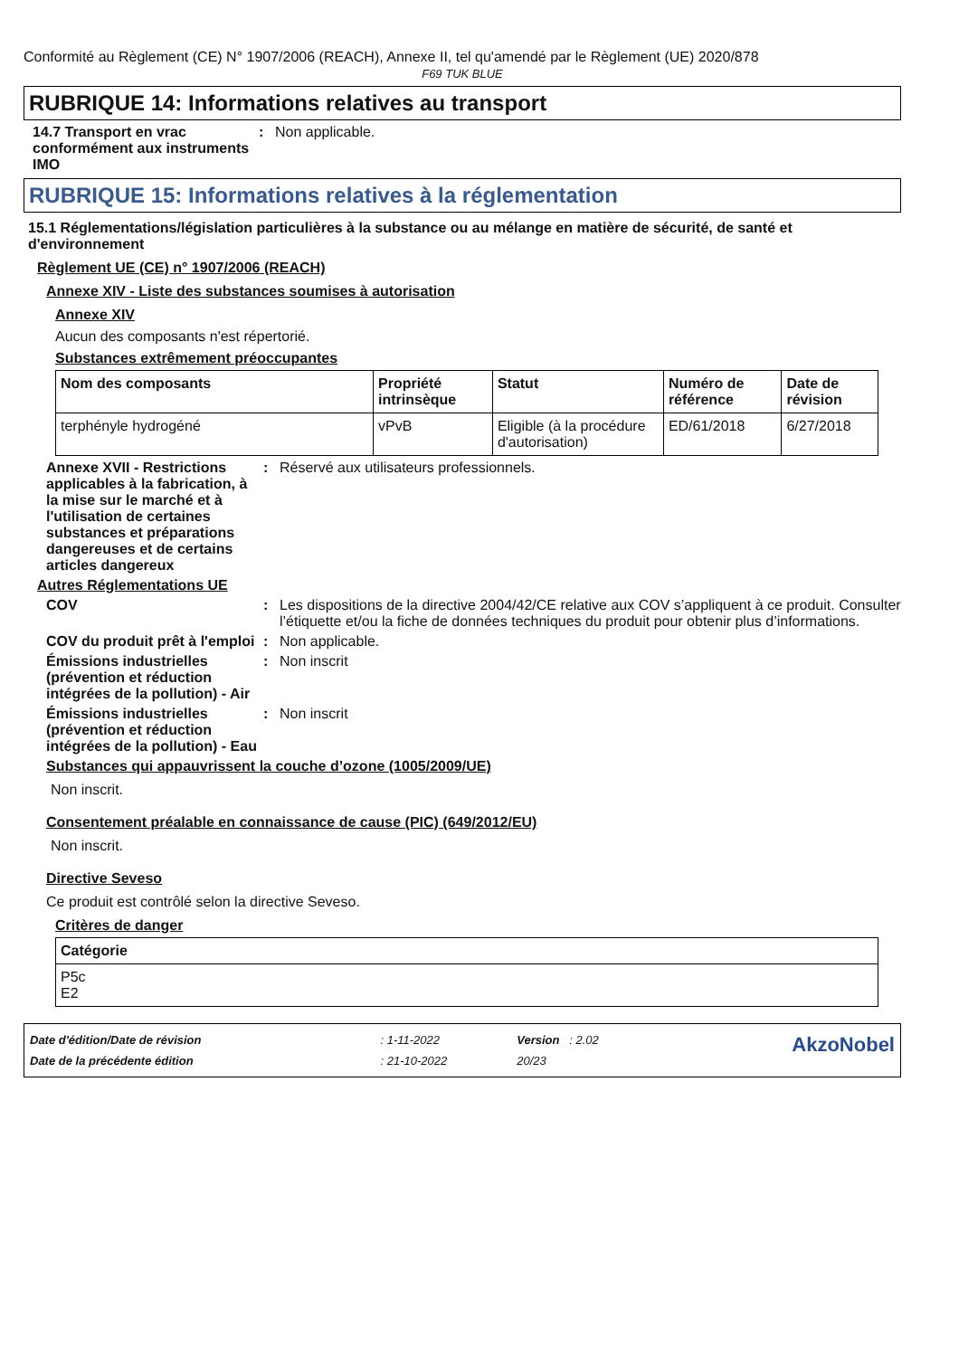Conformité au Règlement (CE) N° 1907/2006 (REACH), Annexe II, tel qu'amendé par le Règlement (UE) 2020/878
F69 TUK BLUE
RUBRIQUE 14: Informations relatives au transport
14.7 Transport en vrac conformément aux instruments IMO
: Non applicable.
RUBRIQUE 15: Informations relatives à la réglementation
15.1 Réglementations/législation particulières à la substance ou au mélange en matière de sécurité, de santé et d'environnement
Règlement UE (CE) n° 1907/2006 (REACH)
Annexe XIV - Liste des substances soumises à autorisation
Annexe XIV
Aucun des composants n'est répertorié.
Substances extrêmement préoccupantes
| Nom des composants | Propriété intrinsèque | Statut | Numéro de référence | Date de révision |
| --- | --- | --- | --- | --- |
| terphényle hydrogéné | vPvB | Eligible (à la procédure d'autorisation) | ED/61/2018 | 6/27/2018 |
Annexe XVII - Restrictions applicables à la fabrication, à la mise sur le marché et à l'utilisation de certaines substances et préparations dangereuses et de certains articles dangereux
: Réservé aux utilisateurs professionnels.
Autres Réglementations UE
COV : Les dispositions de la directive 2004/42/CE relative aux COV s’appliquent à ce produit. Consulter l’étiquette et/ou la fiche de données techniques du produit pour obtenir plus d’informations.
COV du produit prêt à l'emploi
: Non applicable.
Émissions industrielles (prévention et réduction intégrées de la pollution) - Air
: Non inscrit
Émissions industrielles (prévention et réduction intégrées de la pollution) - Eau
: Non inscrit
Substances qui appauvrissent la couche d’ozone (1005/2009/UE)
Non inscrit.
Consentement préalable en connaissance de cause (PIC) (649/2012/EU)
Non inscrit.
Directive Seveso
Ce produit est contrôlé selon la directive Seveso.
Critères de danger
| Catégorie |
| --- |
| P5c E2 |
| Date d'édition/Date de révision | : 1-11-2022 | Version : 2.02 | AkzoNobel |
| Date de la précédente édition | : 21-10-2022 | 20/23 | |